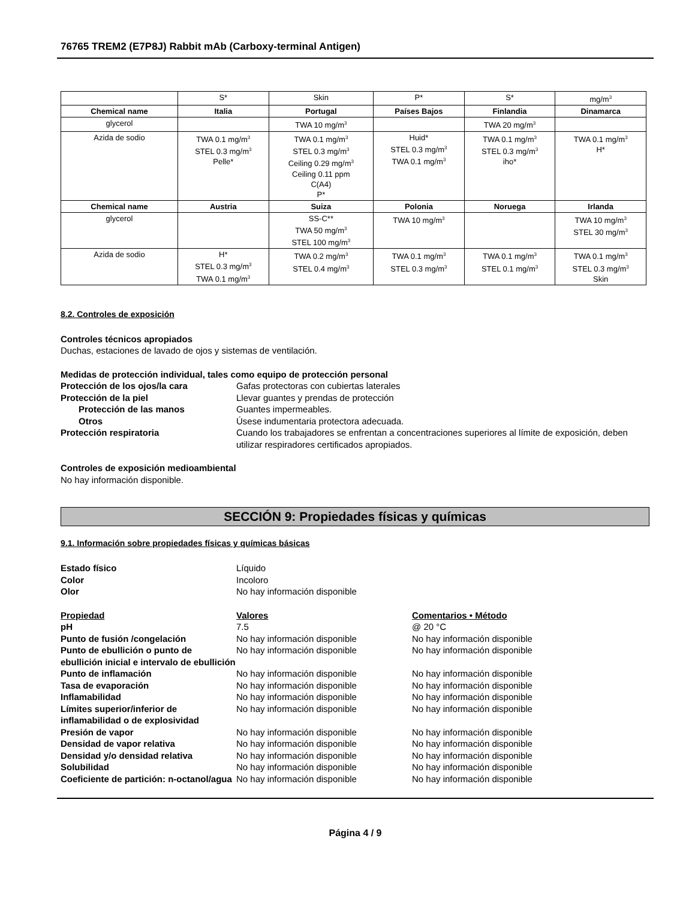76765 TREM2 (E7P8J) Rabbit mAb (Carboxy-terminal Antigen)
| | S* | Skin | P* | S* | mg/m<sup>3</sup> |
| Chemical name | Italia | Portugal | Países Bajos | Finlandia | Dinamarca |
| glycerol | | TWA 10 mg/m<sup>3</sup> | | TWA 20 mg/m<sup>3</sup> | |
| Azida de sodio | TWA 0.1 mg/m<sup>3</sup> STEL 0.3 mg/m<sup>3</sup> Pelle* | TWA 0.1 mg/m<sup>3</sup> STEL 0.3 mg/m<sup>3</sup> Ceiling 0.29 mg/m<sup>3</sup> Ceiling 0.11 ppm C(A4) P* | Huid* STEL 0.3 mg/m<sup>3</sup> TWA 0.1 mg/m<sup>3</sup> | TWA 0.1 mg/m<sup>3</sup> STEL 0.3 mg/m<sup>3</sup> iho* | TWA 0.1 mg/m<sup>3</sup> H* |
| Chemical name | Austria | Suiza | Polonia | Noruega | Irlanda |
| glycerol | | SS-C** TWA 50 mg/m<sup>3</sup> STEL 100 mg/m<sup>3</sup> | TWA 10 mg/m<sup>3</sup> | | TWA 10 mg/m<sup>3</sup> STEL 30 mg/m<sup>3</sup> |
| Azida de sodio | H* STEL 0.3 mg/m<sup>3</sup> TWA 0.1 mg/m<sup>3</sup> | TWA 0.2 mg/m<sup>3</sup> STEL 0.4 mg/m<sup>3</sup> | TWA 0.1 mg/m<sup>3</sup> STEL 0.3 mg/m<sup>3</sup> | TWA 0.1 mg/m<sup>3</sup> STEL 0.1 mg/m<sup>3</sup> | TWA 0.1 mg/m<sup>3</sup> STEL 0.3 mg/m<sup>3</sup> Skin |
8.2. Controles de exposición
Controles técnicos apropiados
Duchas, estaciones de lavado de ojos y sistemas de ventilación.
Medidas de protección individual, tales como equipo de protección personal
Protección de los ojos/la cara Gafas protectoras con cubiertas laterales
Protección de la piel Llevar guantes y prendas de protección
Protección de las manos Guantes impermeables.
Otros Úsese indumentaria protectora adecuada.
Protección respiratoria Cuando los trabajadores se enfrentan a concentraciones superiores al límite de exposición, deben utilizar respiradores certificados apropiados.
Controles de exposición medioambiental
No hay información disponible.
SECCIÓN 9: Propiedades físicas y químicas
9.1. Información sobre propiedades físicas y químicas básicas
Estado físico Líquido
Color Incoloro
Olor No hay información disponible
Propiedad Valores Comentarios • Método
pH 7.5 @ 20 °C
Punto de fusión /congelación No hay información disponible No hay información disponible
Punto de ebullición o punto de ebullición inicial e intervalo de ebullición No hay información disponible No hay información disponible
Punto de inflamación No hay información disponible No hay información disponible
Tasa de evaporación No hay información disponible No hay información disponible
Inflamabilidad No hay información disponible No hay información disponible
Límites superior/inferior de inflamabilidad o de explosividad No hay información disponible No hay información disponible
Presión de vapor No hay información disponible No hay información disponible
Densidad de vapor relativa No hay información disponible No hay información disponible
Densidad y/o densidad relativa No hay información disponible No hay información disponible
Solubilidad No hay información disponible No hay información disponible
Coeficiente de partición: n-octanol/agua No hay información disponible No hay información disponible
Página 4 / 9